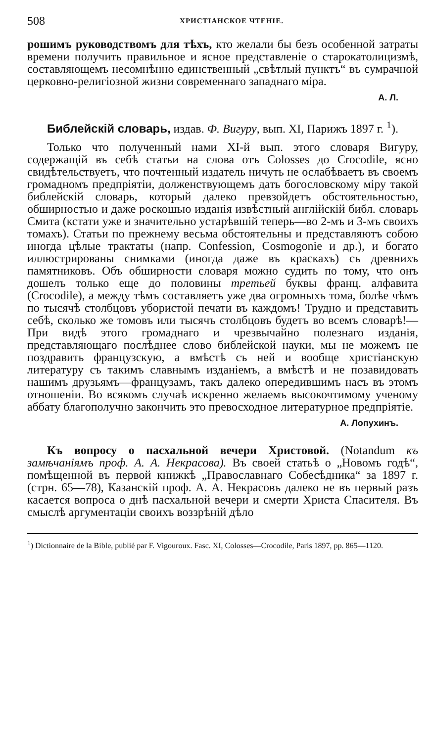508 ХРИСТІАНСКОЕ ЧТЕНІЕ.
рошимъ руководствомъ для тѣхъ, кто желали бы безъ особенной затраты времени получить правильное и ясное представленіе о старокатолицизмѣ, составляющемъ несомнѣнно единственный „свѣтлый пунктъ“ въ сумрачной церковно-религіозной жизни современнаго западнаго міра.
А. Л.
Библейскій словарь, издав. Ф. Вигуру, вып. XI, Парижъ 1897 г. <sup>1</sup>).
Только что полученный нами XI-й вып. этого словаря Вигуру, содержащій въ себѣ статьи на слова отъ Colosses до Crocodile, ясно свидѣтельствуетъ, что почтенный издатель ничуть не ослабѣваетъ въ своемъ громадномъ предпріятіи, долженствующемъ дать богословскому міру такой библейскій словарь, который далеко превзойдетъ обстоятельностью, обширностью и даже роскошью изданія извѣстный англійскій библ. словарь Смита (кстати уже и значительно устарѣвшій теперь—во 2-мъ и 3-мъ своихъ томахъ). Статьи по прежнему весьма обстоятельны и представляютъ собою иногда цѣлые трактаты (напр. Confession, Cosmogonie и др.), и богато иллюстрированы снимками (иногда даже въ краскахъ) съ древнихъ памятниковъ. Объ обширности словаря можно судить по тому, что онъ дошелъ только еще до половины третьей буквы франц. алфавита (Crocodile), а между тѣмъ составляетъ уже два огромныхъ тома, болѣе чѣмъ по тысячѣ столбцовъ убористой печати въ каждомъ! Трудно и представить себѣ, сколько же томовъ или тысячъ столбцовъ будетъ во всемъ словарѣ!—При видѣ этого громаднаго и чрезвычайно полезнаго изданія, представляющаго послѣднее слово библейской науки, мы не можемъ не поздравить французскую, а вмѣстѣ съ ней и вообще христіанскую литературу съ такимъ славнымъ изданіемъ, а вмѣстѣ и не позавидовать нашимъ друзьямъ—французамъ, такъ далеко опередившимъ насъ въ этомъ отношеніи. Во всякомъ случаѣ искренно желаемъ высокочтимому ученому аббату благополучно закончить это превосходное литературное предпріятіе.
А. Лопухинъ.
Къ вопросу о пасхальной вечери Христовой. (Notandum къ замѣчаніямъ проф. А. А. Некрасова). Въ своей статьѣ о „Новомъ годѣ“, помѣщенной въ первой книжкѣ „Православнаго Собесѣдника“ за 1897 г. (стрн. 65—78), Казанскій проф. А. А. Некрасовъ далеко не въ первый разъ касается вопроса о днѣ пасхальной вечери и смерти Христа Спасителя. Въ смыслѣ аргументаціи своихъ воззрѣній дѣло
<sup>1</sup>) Dictionnaire de la Bible, publié par F. Vigouroux. Fasc. XI, Colosses—Crocodile, Paris 1897, pp. 865—1120.